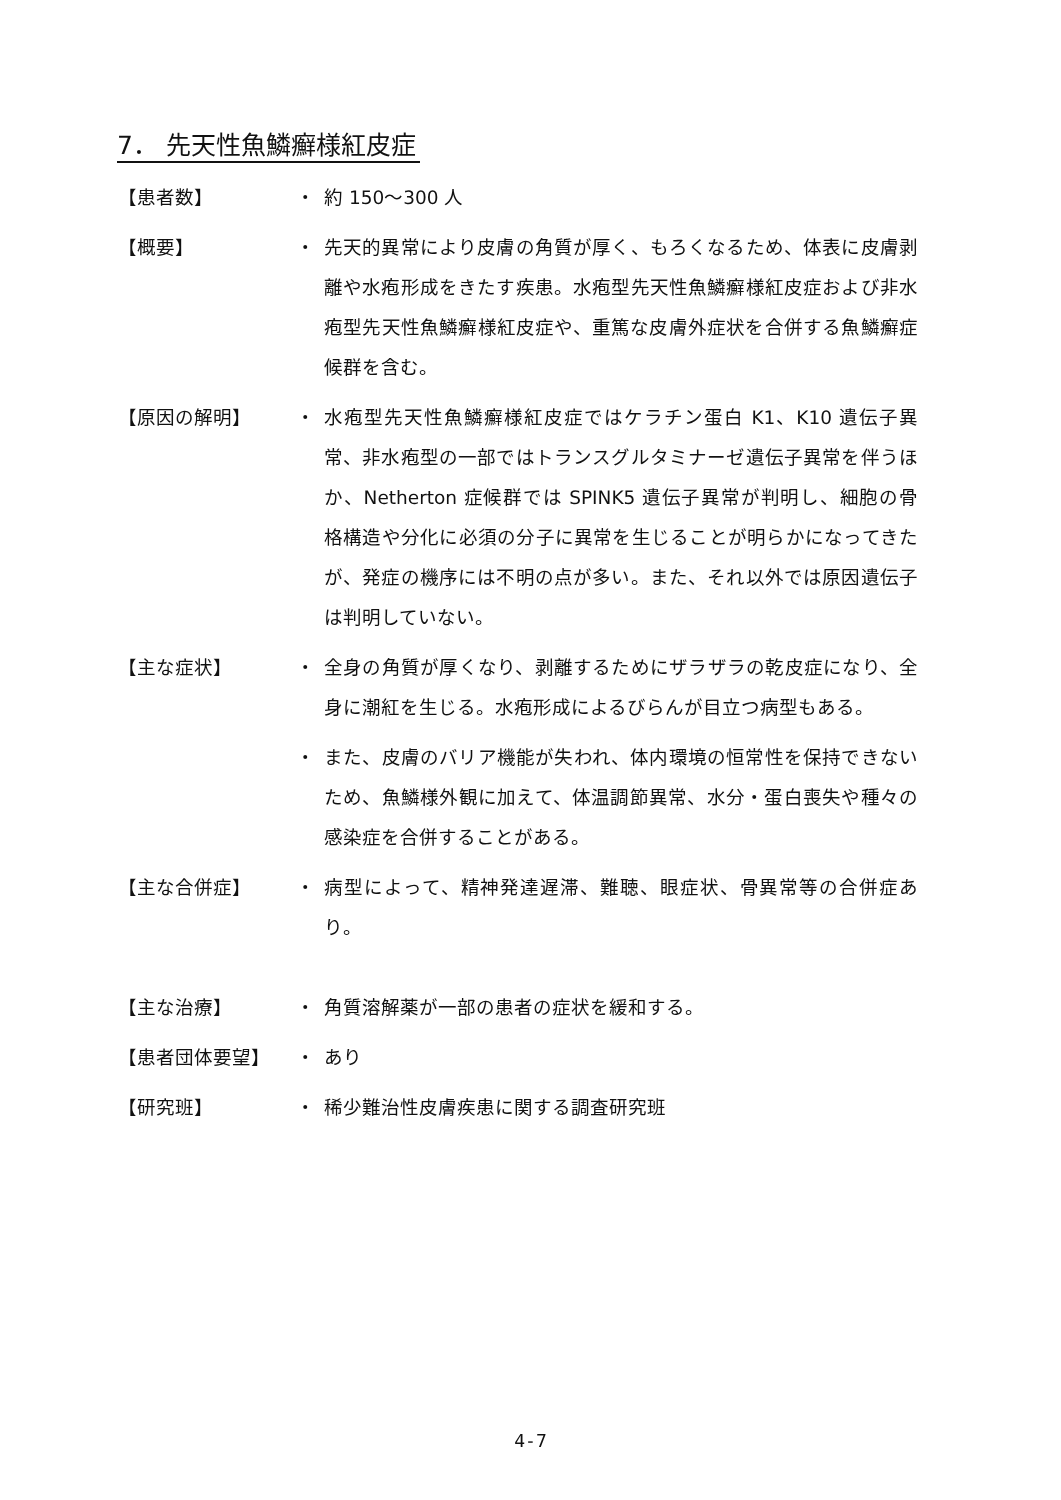7． 先天性魚鱗癬様紅皮症
【患者数】 ・ 約 150～300 人
【概要】 ・ 先天的異常により皮膚の角質が厚く、もろくなるため、体表に皮膚剥離や水疱形成をきたす疾患。水疱型先天性魚鱗癬様紅皮症および非水疱型先天性魚鱗癬様紅皮症や、重篤な皮膚外症状を合併する魚鱗癬症候群を含む。
【原因の解明】 ・ 水疱型先天性魚鱗癬様紅皮症ではケラチン蛋白 K1、K10 遺伝子異常、非水疱型の一部ではトランスグルタミナーゼ遺伝子異常を伴うほか、Netherton 症候群では SPINK5 遺伝子異常が判明し、細胞の骨格構造や分化に必須の分子に異常を生じることが明らかになってきたが、発症の機序には不明の点が多い。また、それ以外では原因遺伝子は判明していない。
【主な症状】 ・ 全身の角質が厚くなり、剥離するためにザラザラの乾皮症になり、全身に潮紅を生じる。水疱形成によるびらんが目立つ病型もある。
・ また、皮膚のバリア機能が失われ、体内環境の恒常性を保持できないため、魚鱗様外観に加えて、体温調節異常、水分・蛋白喪失や種々の感染症を合併することがある。
【主な合併症】 ・ 病型によって、精神発達遅滞、難聴、眼症状、骨異常等の合併症あり。
【主な治療】 ・ 角質溶解薬が一部の患者の症状を緩和する。
【患者団体要望】 ・ あり
【研究班】 ・ 稀少難治性皮膚疾患に関する調査研究班
4-7